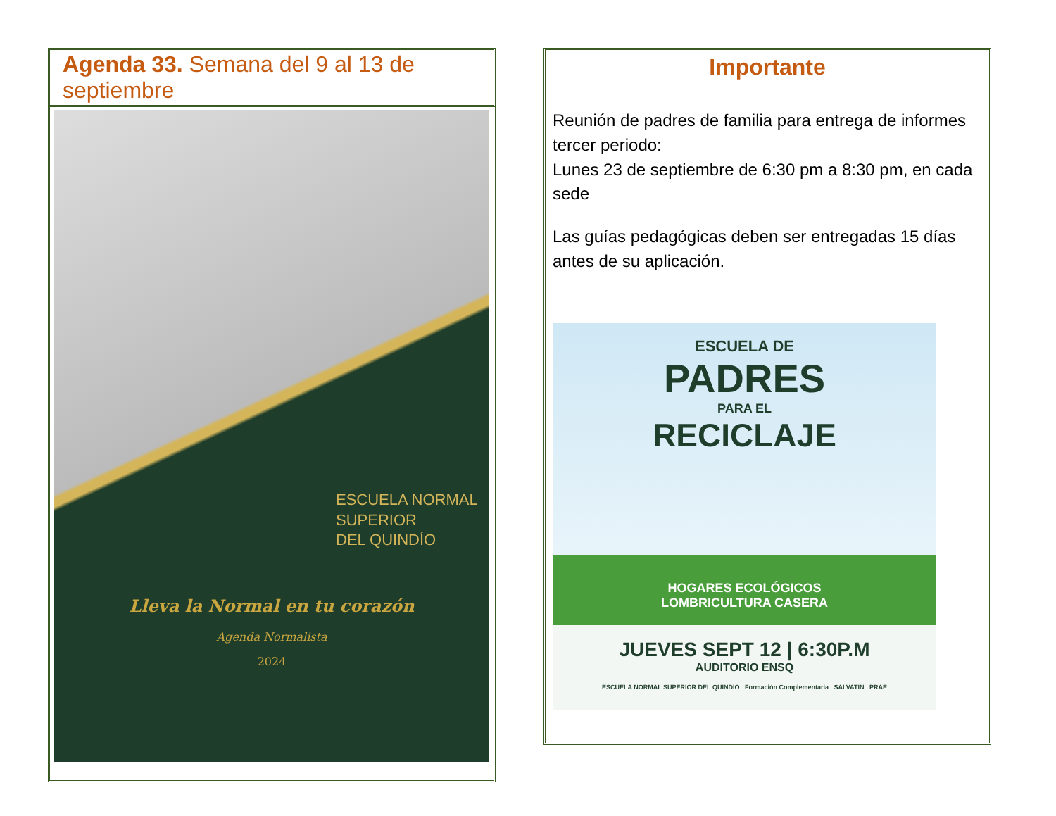Agenda 33. Semana del 9 al 13 de septiembre
ESCUELA NORMAL
SUPERIOR
DEL QUINDÍO
Lleva la Normal en tu corazón
Agenda Normalista
2024
Importante
Reunión de padres de familia para entrega de informes tercer periodo:
Lunes 23 de septiembre de 6:30 pm a 8:30 pm, en cada sede
Las guías pedagógicas deben ser entregadas 15 días antes de su aplicación.
ESCUELA DE
PADRES
PARA EL
RECICLAJE
HOGARES ECOLÓGICOS
LOMBRICULTURA CASERA
JUEVES SEPT 12 | 6:30P.M
AUDITORIO ENSQ
ESCUELA NORMAL SUPERIOR DEL QUINDÍO Formación Complementaria SALVATIN PRAE